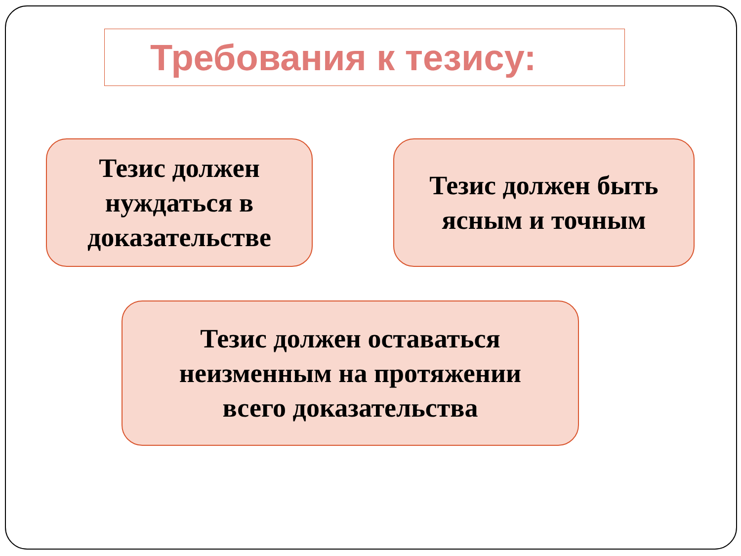Требования к тезису:
Тезис должен
нуждаться в
доказательстве
Тезис должен быть
ясным и точным
Тезис должен оставаться
неизменным на протяжении
всего доказательства